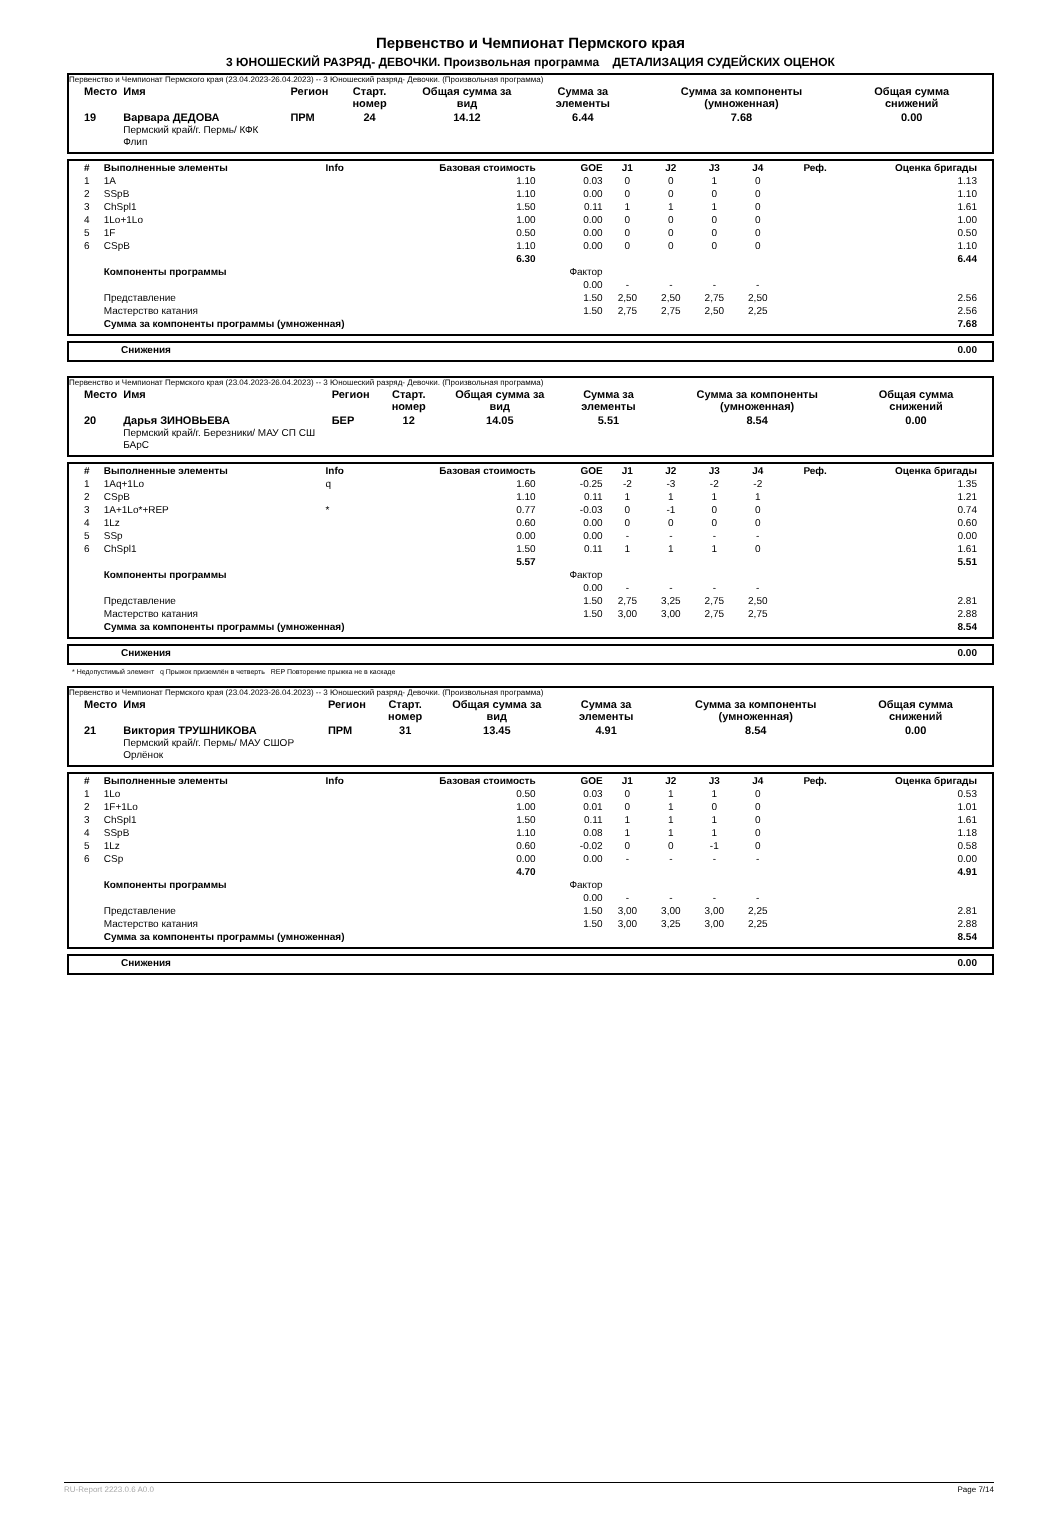Первенство и Чемпионат Пермского края
3 ЮНОШЕСКИЙ РАЗРЯД- ДЕВОЧКИ. Произвольная программа ДЕТАЛИЗАЦИЯ СУДЕЙСКИХ ОЦЕНОК
Первенство и Чемпионат Пермского края (23.04.2023-26.04.2023) -- 3 Юношеский разряд- Девочки. (Произвольная программа)
| Место | Имя | Регион | Старт. номер | Общая сумма за вид | Сумма за элементы | Сумма за компоненты (умноженная) | Общая сумма снижений |
| --- | --- | --- | --- | --- | --- | --- | --- |
| 19 | Варвара ДЕДОВА Пермский край/г. Пермь/ КФК Флип | ПРМ | 24 | 14.12 | 6.44 | 7.68 | 0.00 |
| # | Выполненные элементы | Info | Базовая стоимость | GOE | J1 | J2 | J3 | J4 | Реф. | Оценка бригады |
| --- | --- | --- | --- | --- | --- | --- | --- | --- | --- | --- |
| 1 | 1A | | 1.10 | 0.03 | 0 | 0 | 1 | 0 | | 1.13 |
| 2 | SSpB | | 1.10 | 0.00 | 0 | 0 | 0 | 0 | | 1.10 |
| 3 | ChSpl1 | | 1.50 | 0.11 | 1 | 1 | 1 | 0 | | 1.61 |
| 4 | 1Lo+1Lo | | 1.00 | 0.00 | 0 | 0 | 0 | 0 | | 1.00 |
| 5 | 1F | | 0.50 | 0.00 | 0 | 0 | 0 | 0 | | 0.50 |
| 6 | CSpB | | 1.10 | 0.00 | 0 | 0 | 0 | 0 | | 1.10 |
| | | | 6.30 | | | | | | | 6.44 |
| | Компоненты программы | | | Фактор | | | | | | |
| | | | | 0.00 | - | - | - | - | | |
| | Представление | | | 1.50 | 2,50 | 2,50 | 2,75 | 2,50 | | 2.56 |
| | Мастерство катания | | | 1.50 | 2,75 | 2,75 | 2,50 | 2,25 | | 2.56 |
| | Сумма за компоненты программы (умноженная) | | | | | | | | | 7.68 |
| Снижения | 0.00 |
Первенство и Чемпионат Пермского края (23.04.2023-26.04.2023) -- 3 Юношеский разряд- Девочки. (Произвольная программа)
| Место | Имя | Регион | Старт. номер | Общая сумма за вид | Сумма за элементы | Сумма за компоненты (умноженная) | Общая сумма снижений |
| --- | --- | --- | --- | --- | --- | --- | --- |
| 20 | Дарья ЗИНОВЬЕВА Пермский край/г. Березники/ МАУ СП СШ БАрС | БЕР | 12 | 14.05 | 5.51 | 8.54 | 0.00 |
| # | Выполненные элементы | Info | Базовая стоимость | GOE | J1 | J2 | J3 | J4 | Реф. | Оценка бригады |
| --- | --- | --- | --- | --- | --- | --- | --- | --- | --- | --- |
| 1 | 1Aq+1Lo | q | 1.60 | -0.25 | -2 | -3 | -2 | -2 | | 1.35 |
| 2 | CSpB | | 1.10 | 0.11 | 1 | 1 | 1 | 1 | | 1.21 |
| 3 | 1A+1Lo*+REP | * | 0.77 | -0.03 | 0 | -1 | 0 | 0 | | 0.74 |
| 4 | 1Lz | | 0.60 | 0.00 | 0 | 0 | 0 | 0 | | 0.60 |
| 5 | SSp | | 0.00 | 0.00 | - | - | - | - | | 0.00 |
| 6 | ChSpl1 | | 1.50 | 0.11 | 1 | 1 | 1 | 0 | | 1.61 |
| | | | 5.57 | | | | | | | 5.51 |
| | Компоненты программы | | | Фактор | | | | | | |
| | | | | 0.00 | - | - | - | - | | |
| | Представление | | | 1.50 | 2,75 | 3,25 | 2,75 | 2,50 | | 2.81 |
| | Мастерство катания | | | 1.50 | 3,00 | 3,00 | 2,75 | 2,75 | | 2.88 |
| | Сумма за компоненты программы (умноженная) | | | | | | | | | 8.54 |
| Снижения | 0.00 |
* Недопустимый элемент q Прыжок приземлён в четверть REP Повторение прыжка не в каскаде
Первенство и Чемпионат Пермского края (23.04.2023-26.04.2023) -- 3 Юношеский разряд- Девочки. (Произвольная программа)
| Место | Имя | Регион | Старт. номер | Общая сумма за вид | Сумма за элементы | Сумма за компоненты (умноженная) | Общая сумма снижений |
| --- | --- | --- | --- | --- | --- | --- | --- |
| 21 | Виктория ТРУШНИКОВА Пермский край/г. Пермь/ МАУ СШОР Орлёнок | ПРМ | 31 | 13.45 | 4.91 | 8.54 | 0.00 |
| # | Выполненные элементы | Info | Базовая стоимость | GOE | J1 | J2 | J3 | J4 | Реф. | Оценка бригады |
| --- | --- | --- | --- | --- | --- | --- | --- | --- | --- | --- |
| 1 | 1Lo | | 0.50 | 0.03 | 0 | 1 | 1 | 0 | | 0.53 |
| 2 | 1F+1Lo | | 1.00 | 0.01 | 0 | 1 | 0 | 0 | | 1.01 |
| 3 | ChSpl1 | | 1.50 | 0.11 | 1 | 1 | 1 | 0 | | 1.61 |
| 4 | SSpB | | 1.10 | 0.08 | 1 | 1 | 1 | 0 | | 1.18 |
| 5 | 1Lz | | 0.60 | -0.02 | 0 | 0 | -1 | 0 | | 0.58 |
| 6 | CSp | | 0.00 | 0.00 | - | - | - | - | | 0.00 |
| | | | 4.70 | | | | | | | 4.91 |
| | Компоненты программы | | | Фактор | | | | | | |
| | | | | 0.00 | - | - | - | - | | |
| | Представление | | | 1.50 | 3,00 | 3,00 | 3,00 | 2,25 | | 2.81 |
| | Мастерство катания | | | 1.50 | 3,00 | 3,25 | 3,00 | 2,25 | | 2.88 |
| | Сумма за компоненты программы (умноженная) | | | | | | | | | 8.54 |
| Снижения | 0.00 |
RU-Report 2223.0.6 A0.0 Page 7/14